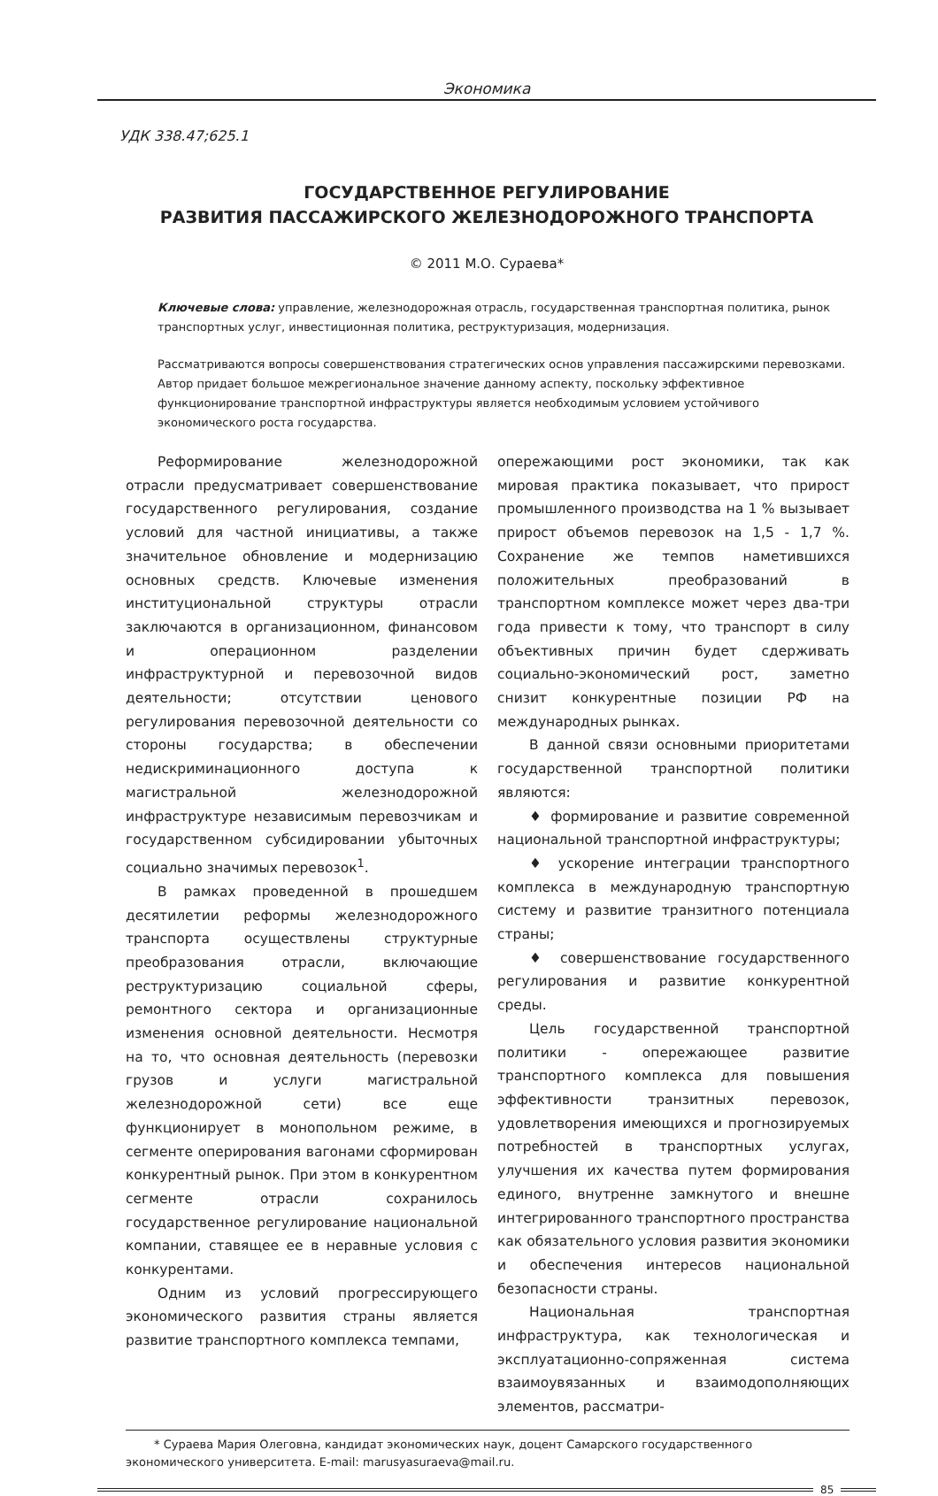Экономика
УДК 338.47;625.1
ГОСУДАРСТВЕННОЕ РЕГУЛИРОВАНИЕ
РАЗВИТИЯ ПАССАЖИРСКОГО ЖЕЛЕЗНОДОРОЖНОГО ТРАНСПОРТА
© 2011 М.О. Сураева*
Ключевые слова: управление, железнодорожная отрасль, государственная транспортная политика, рынок транспортных услуг, инвестиционная политика, реструктуризация, модернизация.
Рассматриваются вопросы совершенствования стратегических основ управления пассажирскими перевозками. Автор придает большое межрегиональное значение данному аспекту, поскольку эффективное функционирование транспортной инфраструктуры является необходимым условием устойчивого экономического роста государства.
Реформирование железнодорожной отрасли предусматривает совершенствование государственного регулирования, создание условий для частной инициативы, а также значительное обновление и модернизацию основных средств. Ключевые изменения институциональной структуры отрасли заключаются в организационном, финансовом и операционном разделении инфраструктурной и перевозочной видов деятельности; отсутствии ценового регулирования перевозочной деятельности со стороны государства; в обеспечении недискриминационного доступа к магистральной железнодорожной инфраструктуре независимым перевозчикам и государственном субсидировании убыточных социально значимых перевозок<sup>1</sup>.
В рамках проведенной в прошедшем десятилетии реформы железнодорожного транспорта осуществлены структурные преобразования отрасли, включающие реструктуризацию социальной сферы, ремонтного сектора и организационные изменения основной деятельности. Несмотря на то, что основная деятельность (перевозки грузов и услуги магистральной железнодорожной сети) все еще функционирует в монопольном режиме, в сегменте оперирования вагонами сформирован конкурентный рынок. При этом в конкурентном сегменте отрасли сохранилось государственное регулирование национальной компании, ставящее ее в неравные условия с конкурентами.
Одним из условий прогрессирующего экономического развития страны является развитие транспортного комплекса темпами,
опережающими рост экономики, так как мировая практика показывает, что прирост промышленного производства на 1 % вызывает прирост объемов перевозок на 1,5 - 1,7 %. Сохранение же темпов наметившихся положительных преобразований в транспортном комплексе может через два-три года привести к тому, что транспорт в силу объективных причин будет сдерживать социально-экономический рост, заметно снизит конкурентные позиции РФ на международных рынках.
В данной связи основными приоритетами государственной транспортной политики являются:
♦ формирование и развитие современной национальной транспортной инфраструктуры;
♦ ускорение интеграции транспортного комплекса в международную транспортную систему и развитие транзитного потенциала страны;
♦ совершенствование государственного регулирования и развитие конкурентной среды.
Цель государственной транспортной политики - опережающее развитие транспортного комплекса для повышения эффективности транзитных перевозок, удовлетворения имеющихся и прогнозируемых потребностей в транспортных услугах, улучшения их качества путем формирования единого, внутренне замкнутого и внешне интегрированного транспортного пространства как обязательного условия развития экономики и обеспечения интересов национальной безопасности страны.
Национальная транспортная инфраструктура, как технологическая и эксплуатационно-сопряженная система взаимоувязанных и взаимодополняющих элементов, рассматри-
* Сураева Мария Олеговна, кандидат экономических наук, доцент Самарского государственного экономического университета. E-mail: marusyasuraeva@mail.ru.
85